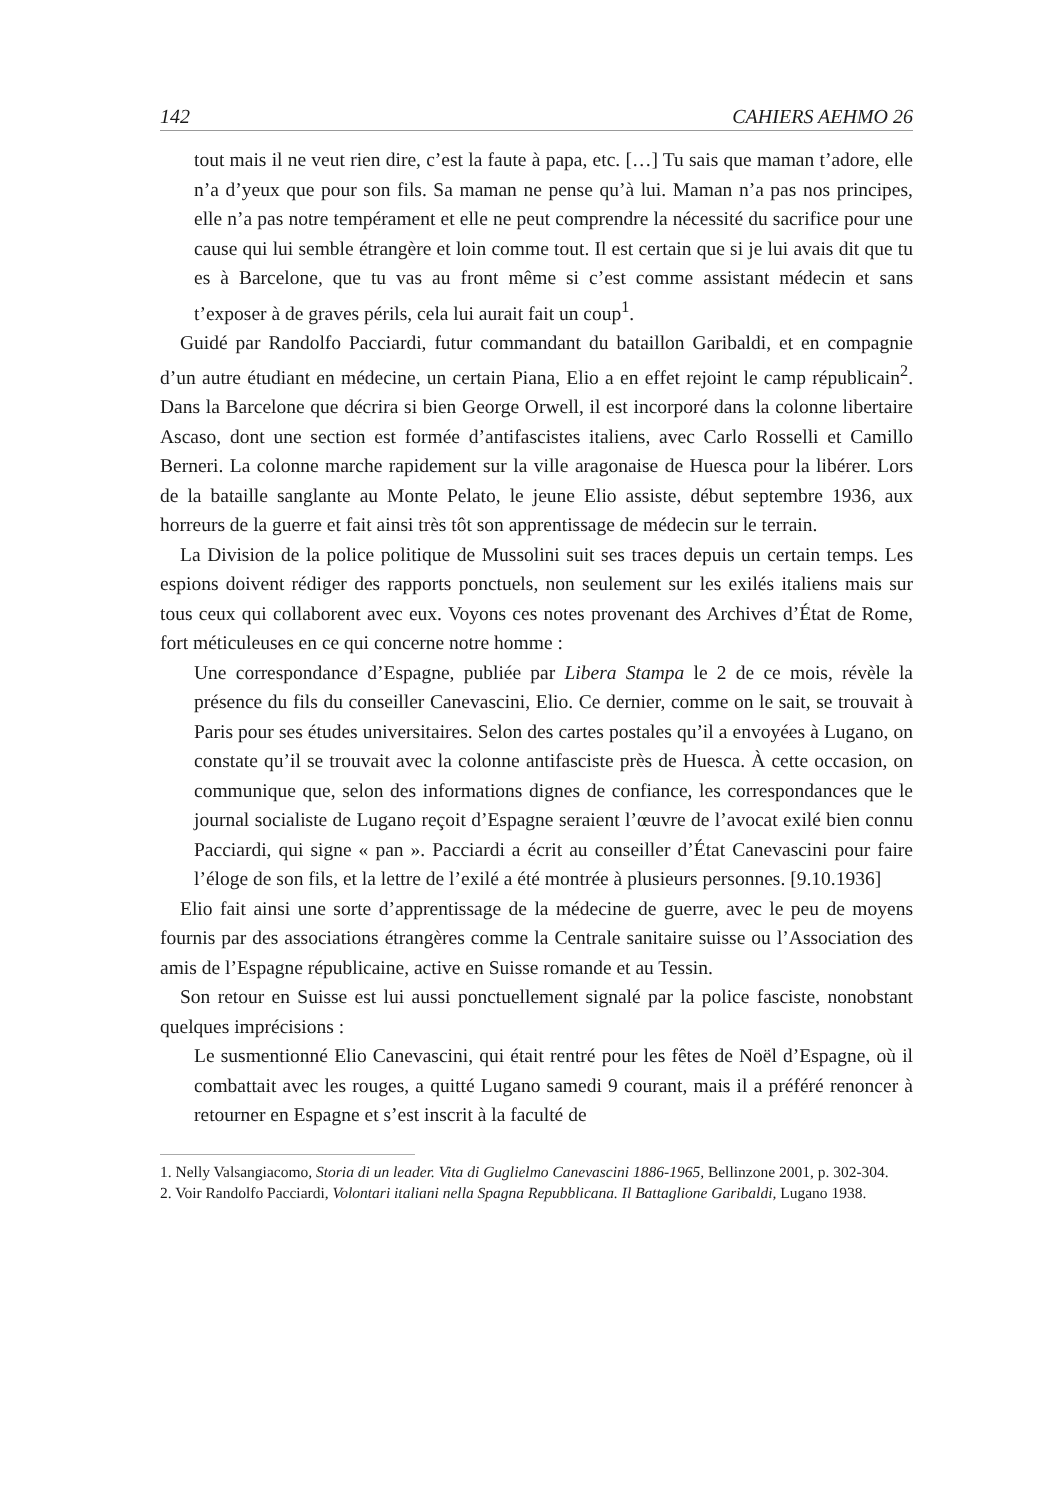142 CAHIERS AEHMO 26
tout mais il ne veut rien dire, c’est la faute à papa, etc. […] Tu sais que maman t’adore, elle n’a d’yeux que pour son fils. Sa maman ne pense qu’à lui. Maman n’a pas nos principes, elle n’a pas notre tempérament et elle ne peut comprendre la nécessité du sacrifice pour une cause qui lui semble étrangère et loin comme tout. Il est certain que si je lui avais dit que tu es à Barcelone, que tu vas au front même si c’est comme assistant médecin et sans t’exposer à de graves périls, cela lui aurait fait un coup<sup>1</sup>.
Guidé par Randolfo Pacciardi, futur commandant du bataillon Garibaldi, et en compagnie d’un autre étudiant en médecine, un certain Piana, Elio a en effet rejoint le camp républicain<sup>2</sup>. Dans la Barcelone que décrira si bien George Orwell, il est incorporé dans la colonne libertaire Ascaso, dont une section est formée d’antifascistes italiens, avec Carlo Rosselli et Camillo Berneri. La colonne marche rapidement sur la ville aragonaise de Huesca pour la libérer. Lors de la bataille sanglante au Monte Pelato, le jeune Elio assiste, début septembre 1936, aux horreurs de la guerre et fait ainsi très tôt son apprentissage de médecin sur le terrain.
La Division de la police politique de Mussolini suit ses traces depuis un certain temps. Les espions doivent rédiger des rapports ponctuels, non seulement sur les exilés italiens mais sur tous ceux qui collaborent avec eux. Voyons ces notes provenant des Archives d’État de Rome, fort méticuleuses en ce qui concerne notre homme :
Une correspondance d’Espagne, publiée par Libera Stampa le 2 de ce mois, révèle la présence du fils du conseiller Canevascini, Elio. Ce dernier, comme on le sait, se trouvait à Paris pour ses études universitaires. Selon des cartes postales qu’il a envoyées à Lugano, on constate qu’il se trouvait avec la colonne antifasciste près de Huesca. À cette occasion, on communique que, selon des informations dignes de confiance, les correspondances que le journal socialiste de Lugano reçoit d’Espagne seraient l’œuvre de l’avocat exilé bien connu Pacciardi, qui signe « pan ». Pacciardi a écrit au conseiller d’État Canevascini pour faire l’éloge de son fils, et la lettre de l’exilé a été montrée à plusieurs personnes. [9.10.1936]
Elio fait ainsi une sorte d’apprentissage de la médecine de guerre, avec le peu de moyens fournis par des associations étrangères comme la Centrale sanitaire suisse ou l’Association des amis de l’Espagne républicaine, active en Suisse romande et au Tessin.
Son retour en Suisse est lui aussi ponctuellement signalé par la police fasciste, nonobstant quelques imprécisions :
Le susmentionné Elio Canevascini, qui était rentré pour les fêtes de Noël d’Espagne, où il combattait avec les rouges, a quitté Lugano samedi 9 courant, mais il a préféré renoncer à retourner en Espagne et s’est inscrit à la faculté de
1. Nelly Valsangiacomo, Storia di un leader. Vita di Guglielmo Canevascini 1886-1965, Bellinzone 2001, p. 302-304.
2. Voir Randolfo Pacciardi, Volontari italiani nella Spagna Repubblicana. Il Battaglione Garibaldi, Lugano 1938.